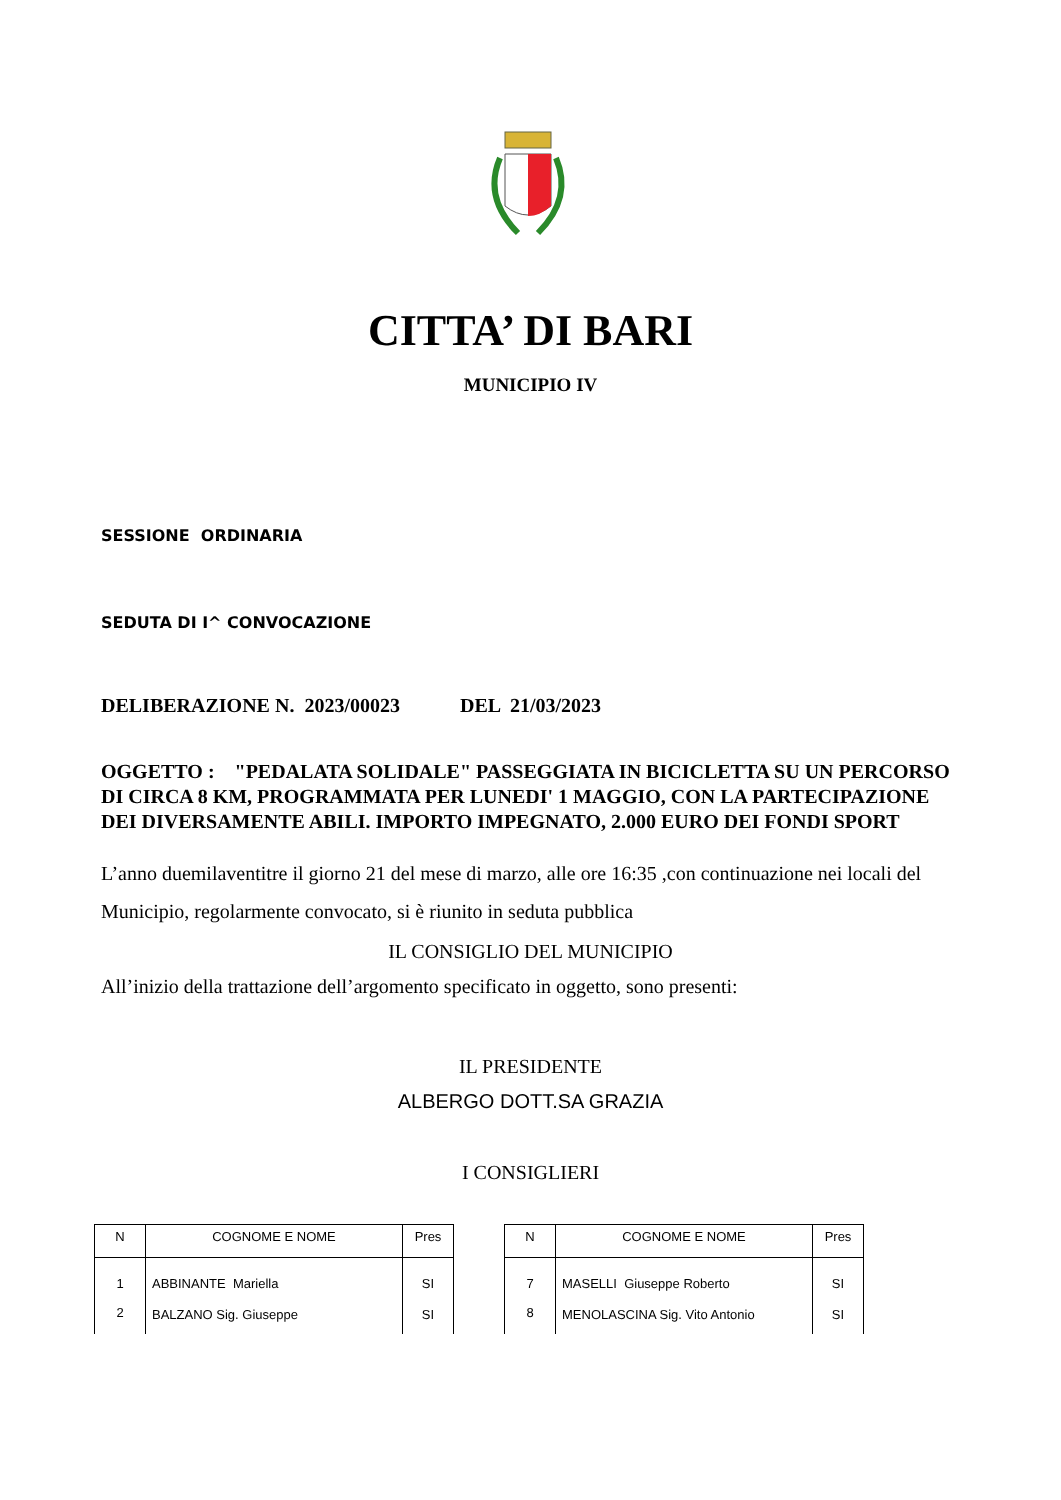CITTA’ DI BARI
MUNICIPIO IV
SESSIONE ORDINARIA
SEDUTA DI I^ CONVOCAZIONE
DELIBERAZIONE N. 2023/00023 DEL 21/03/2023
OGGETTO : "PEDALATA SOLIDALE" PASSEGGIATA IN BICICLETTA SU UN PERCORSO DI CIRCA 8 KM, PROGRAMMATA PER LUNEDI' 1 MAGGIO, CON LA PARTECIPAZIONE DEI DIVERSAMENTE ABILI. IMPORTO IMPEGNATO, 2.000 EURO DEI FONDI SPORT
L’anno duemilaventitre il giorno 21 del mese di marzo, alle ore 16:35 ,con continuazione nei locali del Municipio, regolarmente convocato, si è riunito in seduta pubblica
IL CONSIGLIO DEL MUNICIPIO
All’inizio della trattazione dell’argomento specificato in oggetto, sono presenti:
IL PRESIDENTE
ALBERGO DOTT.SA GRAZIA
I CONSIGLIERI
| N | COGNOME E NOME | Pres |
| --- | --- | --- |
| 1 | ABBINANTE Mariella | SI |
| 2 | BALZANO Sig. Giuseppe | SI |
| N | COGNOME E NOME | Pres |
| --- | --- | --- |
| 7 | MASELLI Giuseppe Roberto | SI |
| 8 | MENOLASCINA Sig. Vito Antonio | SI |